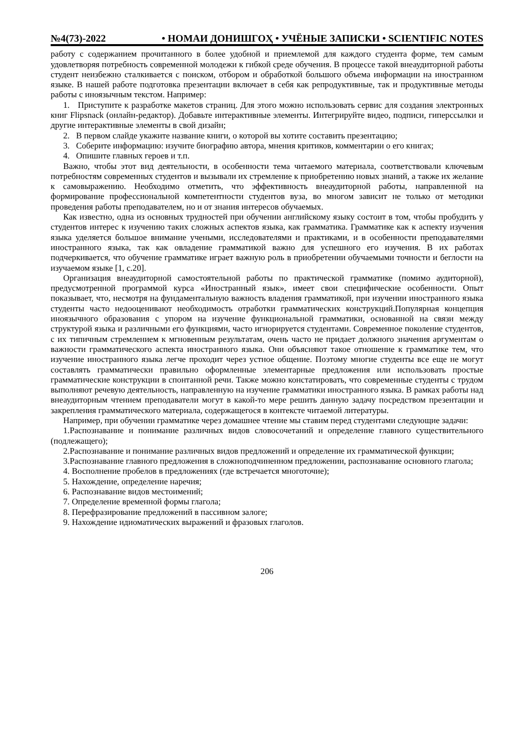№4(73)-2022 • НОМАИ ДОНИШГОҲ • УЧЁНЫЕ ЗАПИСКИ • SCIENTIFIC NOTES
работу с содержанием прочитанного в более удобной и приемлемой для каждого студента форме, тем самым удовлетворяя потребность современной молодежи к гибкой среде обучения. В процессе такой внеаудиторной работы студент неизбежно сталкивается с поиском, отбором и обработкой большого объема информации на иностранном языке. В нашей работе подготовка презентации включает в себя как репродуктивные, так и продуктивные методы работы с иноязычным текстом. Например:
1. Приступите к разработке макетов страниц. Для этого можно использовать сервис для создания электронных книг Flipsnack (онлайн-редактор). Добавьте интерактивные элементы. Интегрируйте видео, подписи, гиперссылки и другие интерактивные элементы в свой дизайн;
2. В первом слайде укажите название книги, о которой вы хотите составить презентацию;
3. Соберите информацию: изучите биографию автора, мнения критиков, комментарии о его книгах;
4. Опишите главных героев и т.п.
Важно, чтобы этот вид деятельности, в особенности тема читаемого материала, соответствовали ключевым потребностям современных студентов и вызывали их стремление к приобретению новых знаний, а также их желание к самовыражению. Необходимо отметить, что эффективность внеаудиторной работы, направленной на формирование профессиональной компетентности студентов вуза, во многом зависит не только от методики проведения работы преподавателем, но и от знания интересов обучаемых.
Как известно, одна из основных трудностей при обучении английскому языку состоит в том, чтобы пробудить у студентов интерес к изучению таких сложных аспектов языка, как грамматика. Грамматике как к аспекту изучения языка уделяется большое внимание учеными, исследователями и практиками, и в особенности преподавателями иностранного языка, так как овладение грамматикой важно для успешного его изучения. В их работах подчеркивается, что обучение грамматике играет важную роль в приобретении обучаемыми точности и беглости на изучаемом языке [1, с.20].
Организация внеаудиторной самостоятельной работы по практической грамматике (помимо аудиторной), предусмотренной программой курса «Иностранный язык», имеет свои специфические особенности. Опыт показывает, что, несмотря на фундаментальную важность владения грамматикой, при изучении иностранного языка студенты часто недооценивают необходимость отработки грамматических конструкций.Популярная концепция иноязычного образования с упором на изучение функциональной грамматики, основанной на связи между структурой языка и различными его функциями, часто игнорируется студентами. Современное поколение студентов, с их типичным стремлением к мгновенным результатам, очень часто не придает должного значения аргументам о важности грамматического аспекта иностранного языка. Они объясняют такое отношение к грамматике тем, что изучение иностранного языка легче проходит через устное общение. Поэтому многие студенты все еще не могут составлять грамматически правильно оформленные элементарные предложения или использовать простые грамматические конструкции в спонтанной речи. Также можно констатировать, что современные студенты с трудом выполняют речевую деятельность, направленную на изучение грамматики иностранного языка. В рамках работы над внеаудиторным чтением преподаватели могут в какой-то мере решить данную задачу посредством презентации и закрепления грамматического материала, содержащегося в контексте читаемой литературы.
Например, при обучении грамматике через домашнее чтение мы ставим перед студентами следующие задачи:
1.Распознавание и понимание различных видов словосочетаний и определение главного существительного (подлежащего);
2.Распознавание и понимание различных видов предложений и определение их грамматической функции;
3.Распознавание главного предложения в сложноподчиненном предложении, распознавание основного глагола;
4. Восполнение пробелов в предложениях (где встречается многоточие);
5. Нахождение, определение наречия;
6. Распознавание видов местоимений;
7. Определение временной формы глагола;
8. Перефразирование предложений в пассивном залоге;
9. Нахождение идиоматических выражений и фразовых глаголов.
206